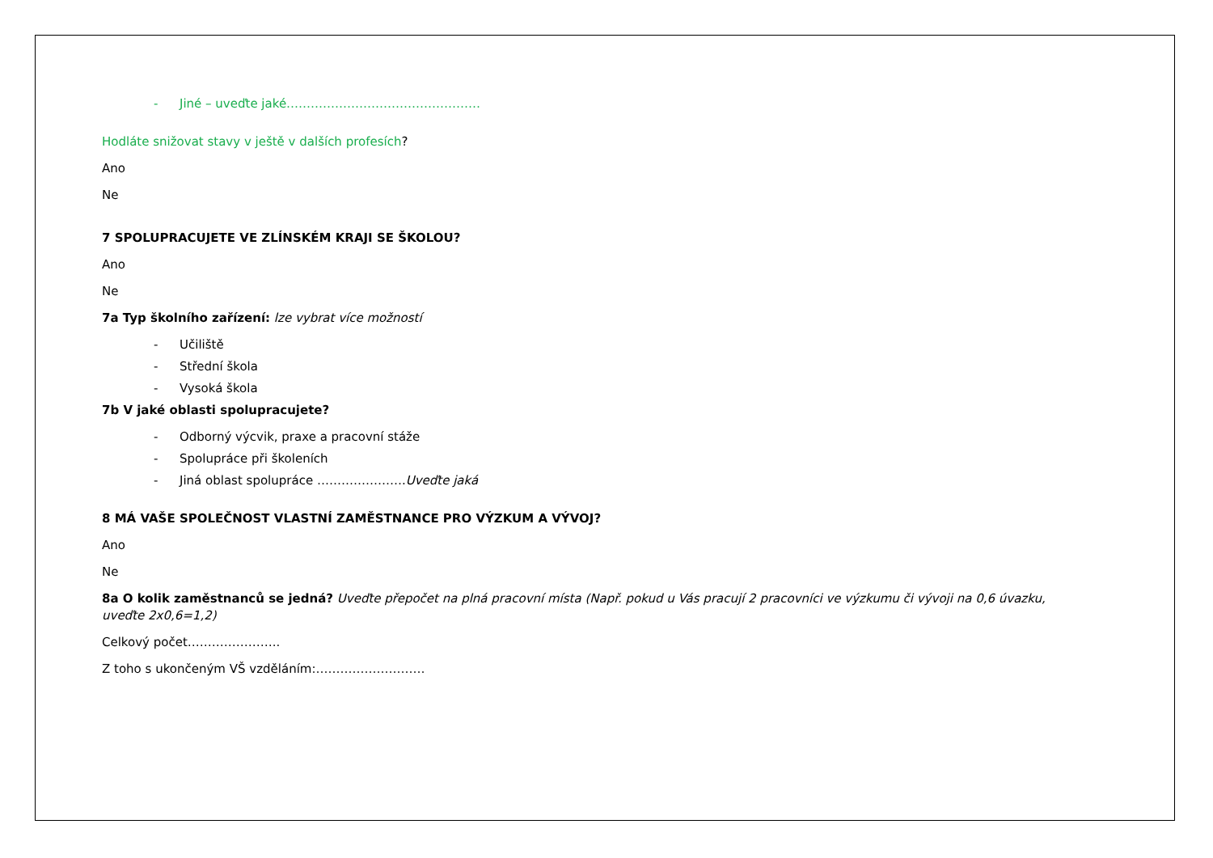- Jiné – uveďte jaké…………………………………………
Hodláte snižovat stavy v ještě v dalších profesích?
Ano
Ne
7 SPOLUPRACUJETE VE ZLÍNSKÉM KRAJI SE ŠKOLOU?
Ano
Ne
7a Typ školního zařízení: lze vybrat více možností
- Učiliště
- Střední škola
- Vysoká škola
7b V jaké oblasti spolupracujete?
- Odborný výcvik, praxe a pracovní stáže
- Spolupráce při školeních
- Jiná oblast spolupráce ………………….Uveďte jaká
8 MÁ VAŠE SPOLEČNOST VLASTNÍ ZAMĚSTNANCE PRO VÝZKUM A VÝVOJ?
Ano
Ne
8a O kolik zaměstnanců se jedná? Uveďte přepočet na plná pracovní místa (Např. pokud u Vás pracují 2 pracovníci ve výzkumu či vývoji na 0,6 úvazku, uveďte 2x0,6=1,2)
Celkový počet…………………..
Z toho s ukončeným VŠ vzděláním:………………………